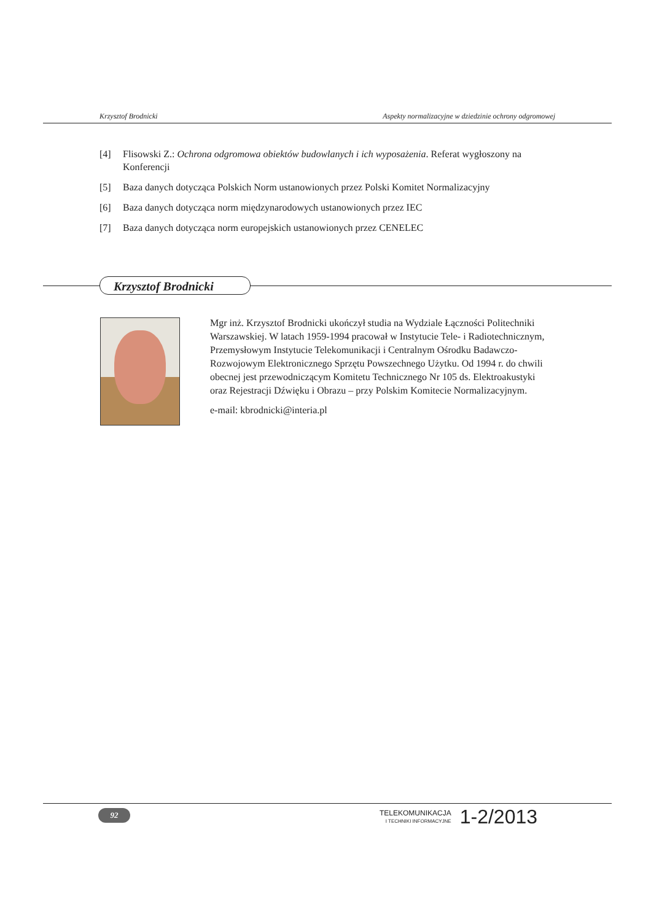Krzysztof Brodnicki Aspekty normalizacyjne w dziedzinie ochrony odgromowej
[4] Flisowski Z.: Ochrona odgromowa obiektów budowlanych i ich wyposażenia. Referat wygłoszony na Konferencji
[5] Baza danych dotycząca Polskich Norm ustanowionych przez Polski Komitet Normalizacyjny
[6] Baza danych dotycząca norm międzynarodowych ustanowionych przez IEC
[7] Baza danych dotycząca norm europejskich ustanowionych przez CENELEC
Krzysztof Brodnicki
Mgr inż. Krzysztof Brodnicki ukończył studia na Wydziale Łączności Politechniki Warszawskiej. W latach 1959-1994 pracował w Instytucie Tele- i Radiotechnicznym, Przemysłowym Instytucie Telekomunikacji i Centralnym Ośrodku Badawczo-Rozwojowym Elektronicznego Sprzętu Powszechnego Użytku. Od 1994 r. do chwili obecnej jest przewodniczącym Komitetu Technicznego Nr 105 ds. Elektroakustyki oraz Rejestracji Dźwięku i Obrazu – przy Polskim Komitecie Normalizacyjnym.
e-mail: kbrodnicki@interia.pl
92
TELEKOMUNIKACJA
I TECHNIKI INFORMACYJNE
1-2/2013